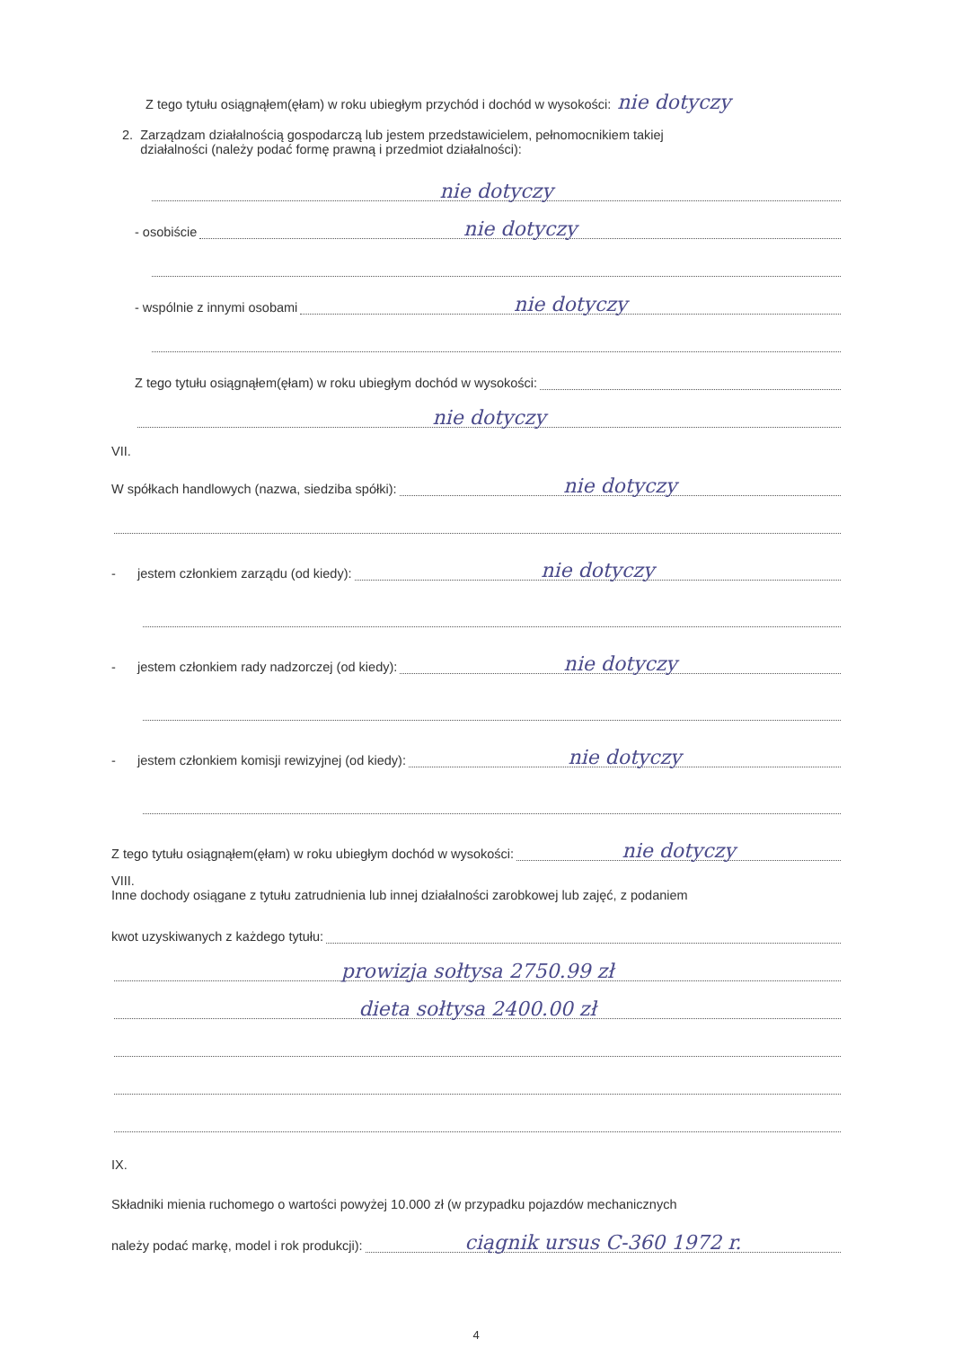Z tego tytułu osiągnąłem(ęłam) w roku ubiegłym przychód i dochód w wysokości: nie dotyczy
2. Zarządzam działalnością gospodarczą lub jestem przedstawicielem, pełnomocnikiem takiej
działalności (należy podać formę prawną i przedmiot działalności):
nie dotyczy
- osobiście nie dotyczy
- wspólnie z innymi osobami nie dotyczy
Z tego tytułu osiągnąłem(ęłam) w roku ubiegłym dochód w wysokości:
nie dotyczy
VII.
W spółkach handlowych (nazwa, siedziba spółki): nie dotyczy
- jestem członkiem zarządu (od kiedy): nie dotyczy
- jestem członkiem rady nadzorczej (od kiedy): nie dotyczy
- jestem członkiem komisji rewizyjnej (od kiedy): nie dotyczy
Z tego tytułu osiągnąłem(ęłam) w roku ubiegłym dochód w wysokości: nie dotyczy
VIII.
Inne dochody osiągane z tytułu zatrudnienia lub innej działalności zarobkowej lub zajęć, z podaniem
kwot uzyskiwanych z każdego tytułu:
prowizja sołtysa 2750.99 zł
dieta sołtysa 2400.00 zł
IX.
Składniki mienia ruchomego o wartości powyżej 10.000 zł (w przypadku pojazdów mechanicznych
należy podać markę, model i rok produkcji): ciągnik ursus C-360 1972 r.
4